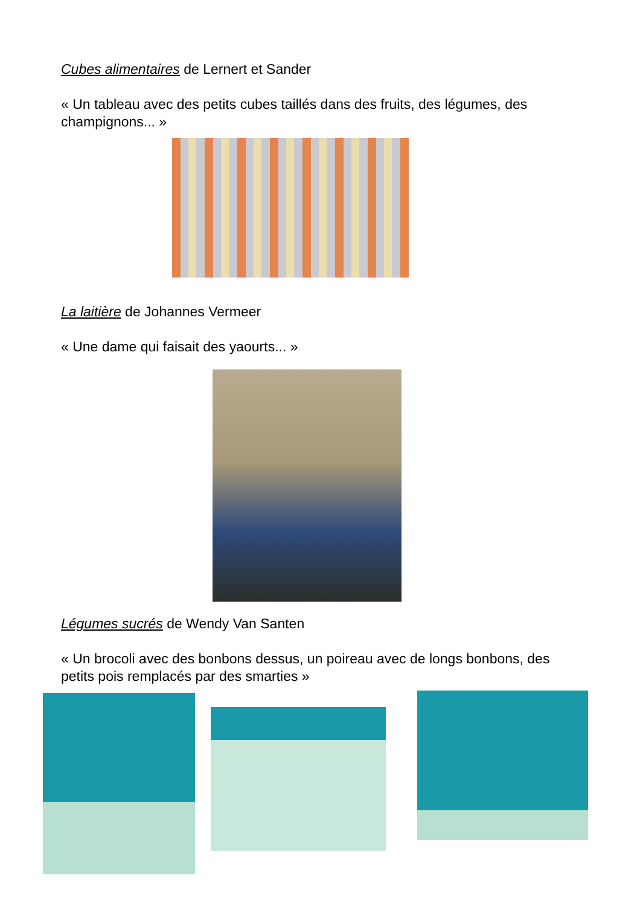Cubes alimentaires de Lernert et Sander
« Un tableau avec des petits cubes taillés dans des fruits, des légumes, des champignons... »
La laitière de Johannes Vermeer
« Une dame qui faisait des yaourts... »
Légumes sucrés de Wendy Van Santen
« Un brocoli avec des bonbons dessus, un poireau avec de longs bonbons, des petits pois remplacés par des smarties »